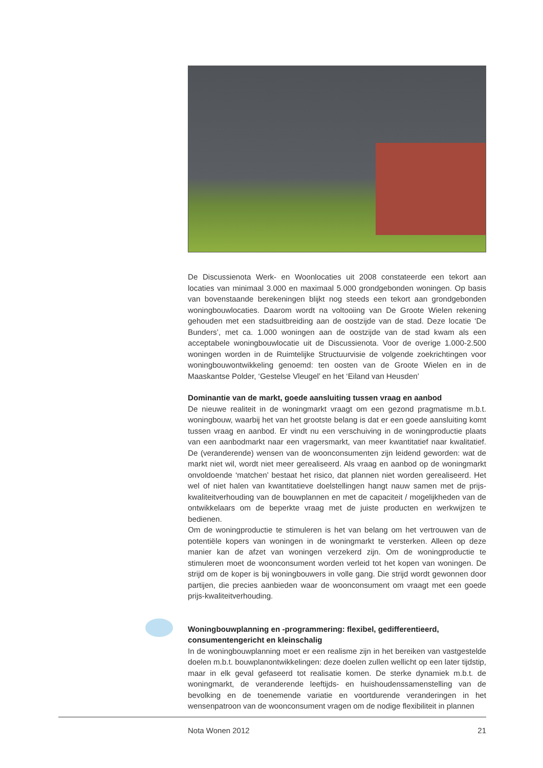De Discussienota Werk- en Woonlocaties uit 2008 constateerde een tekort aan locaties van minimaal 3.000 en maximaal 5.000 grondgebonden woningen. Op basis van bovenstaande berekeningen blijkt nog steeds een tekort aan grondgebonden woningbouwlocaties. Daarom wordt na voltooiing van De Groote Wielen rekening gehouden met een stadsuitbreiding aan de oostzijde van de stad. Deze locatie ‘De Bunders’, met ca. 1.000 woningen aan de oostzijde van de stad kwam als een acceptabele woningbouwlocatie uit de Discussienota. Voor de overige 1.000-2.500 woningen worden in de Ruimtelijke Structuurvisie de volgende zoekrichtingen voor woningbouwontwikkeling genoemd: ten oosten van de Groote Wielen en in de Maaskantse Polder, ‘Gestelse Vleugel’ en het ‘Eiland van Heusden’
Dominantie van de markt, goede aansluiting tussen vraag en aanbod
De nieuwe realiteit in de woningmarkt vraagt om een gezond pragmatisme m.b.t. woningbouw, waarbij het van het grootste belang is dat er een goede aansluiting komt tussen vraag en aanbod. Er vindt nu een verschuiving in de woningproductie plaats van een aanbodmarkt naar een vragersmarkt, van meer kwantitatief naar kwalitatief. De (veranderende) wensen van de woonconsumenten zijn leidend geworden: wat de markt niet wil, wordt niet meer gerealiseerd. Als vraag en aanbod op de woningmarkt onvoldoende ‘matchen’ bestaat het risico, dat plannen niet worden gerealiseerd. Het wel of niet halen van kwantitatieve doelstellingen hangt nauw samen met de prijs-kwaliteitverhouding van de bouwplannen en met de capaciteit / mogelijkheden van de ontwikkelaars om de beperkte vraag met de juiste producten en werkwijzen te bedienen.
Om de woningproductie te stimuleren is het van belang om het vertrouwen van de potentiële kopers van woningen in de woningmarkt te versterken. Alleen op deze manier kan de afzet van woningen verzekerd zijn. Om de woningproductie te stimuleren moet de woonconsument worden verleid tot het kopen van woningen. De strijd om de koper is bij woningbouwers in volle gang. Die strijd wordt gewonnen door partijen, die precies aanbieden waar de woonconsument om vraagt met een goede prijs-kwaliteitverhouding.
Woningbouwplanning en -programmering: flexibel, gedifferentieerd, consumentengericht en kleinschalig
In de woningbouwplanning moet er een realisme zijn in het bereiken van vastgestelde doelen m.b.t. bouwplanontwikkelingen: deze doelen zullen wellicht op een later tijdstip, maar in elk geval gefaseerd tot realisatie komen. De sterke dynamiek m.b.t. de woningmarkt, de veranderende leeftijds- en huishoudenssamenstelling van de bevolking en de toenemende variatie en voortdurende veranderingen in het wensenpatroon van de woonconsument vragen om de nodige flexibiliteit in plannen
Nota Wonen 2012 21